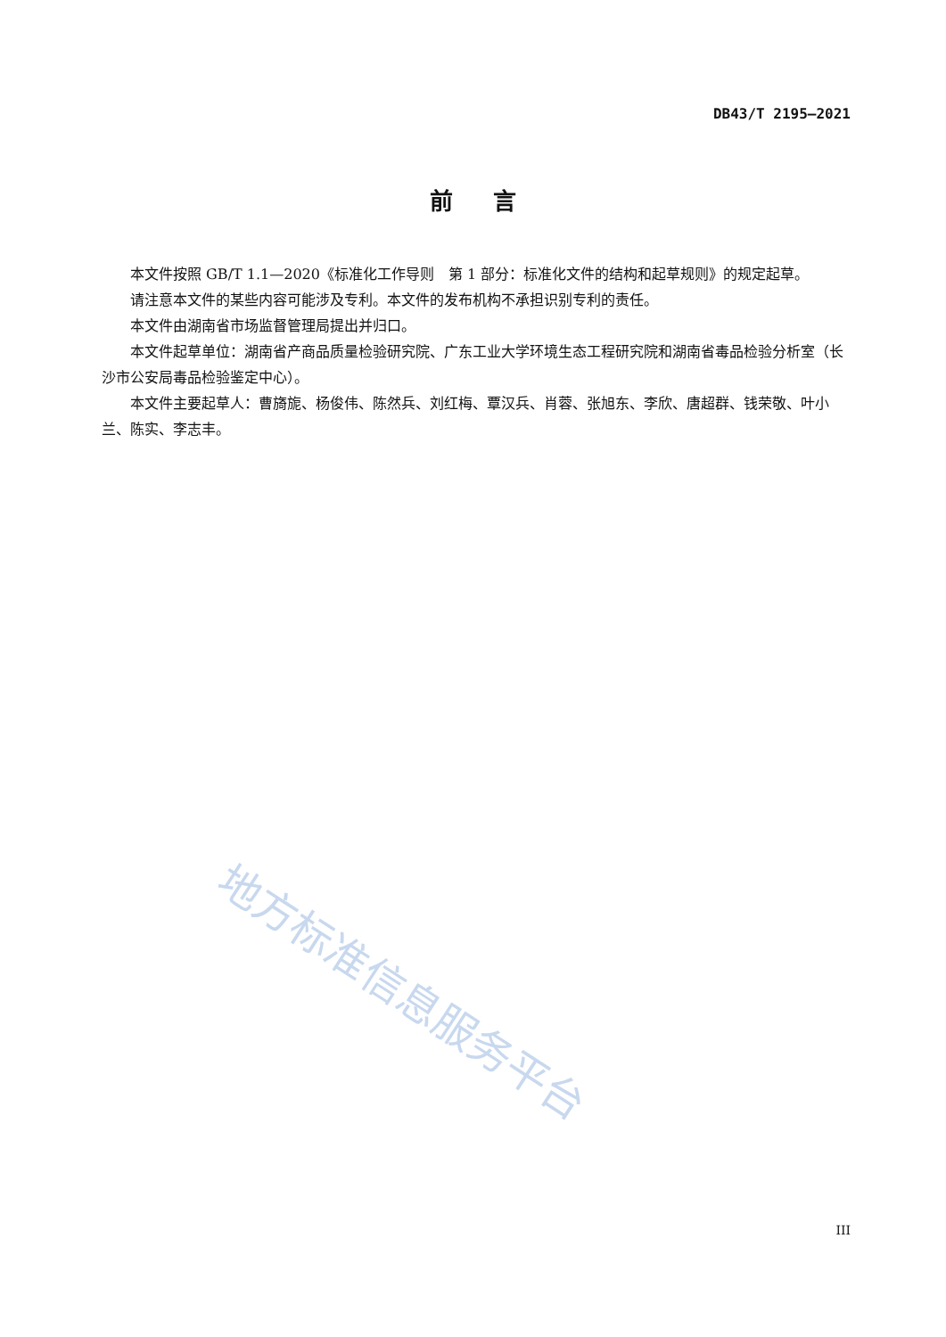DB43/T 2195—2021
前 言
本文件按照 GB/T 1.1—2020《标准化工作导则　第 1 部分：标准化文件的结构和起草规则》的规定起草。
请注意本文件的某些内容可能涉及专利。本文件的发布机构不承担识别专利的责任。
本文件由湖南省市场监督管理局提出并归口。
本文件起草单位：湖南省产商品质量检验研究院、广东工业大学环境生态工程研究院和湖南省毒品检验分析室（长沙市公安局毒品检验鉴定中心）。
本文件主要起草人：曹旖旎、杨俊伟、陈然兵、刘红梅、覃汉兵、肖蓉、张旭东、李欣、唐超群、钱荣敬、叶小兰、陈实、李志丰。
地方标准信息服务平台
III